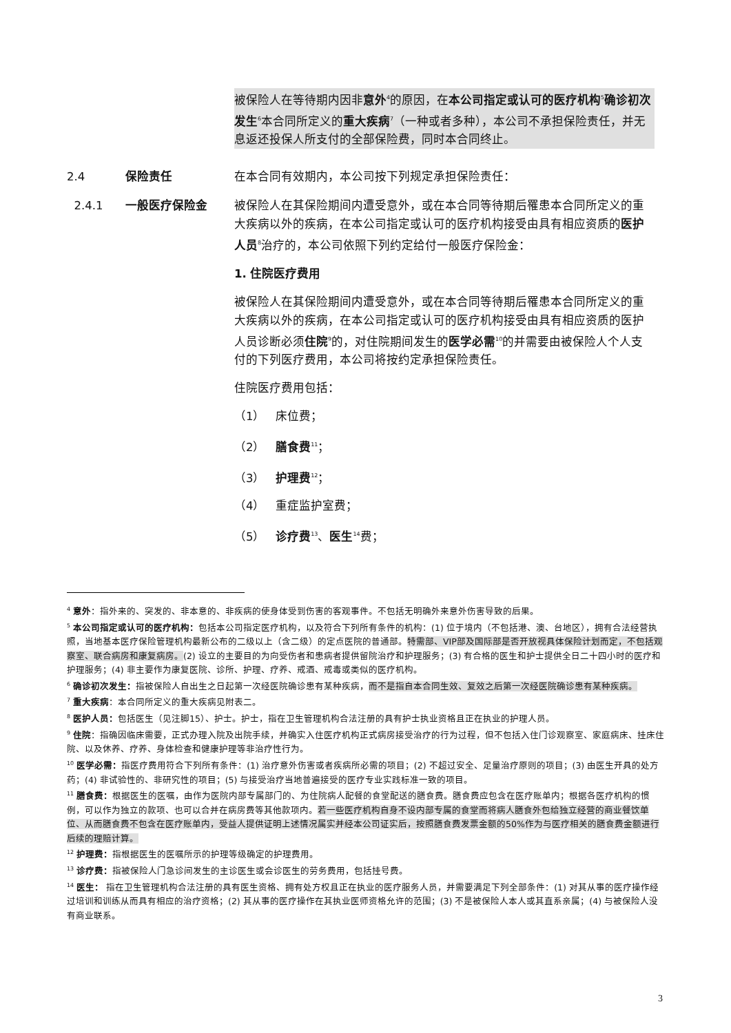被保险人在等待期内因非意外<sup>4</sup>的原因，在本公司指定或认可的医疗机构<sup>5</sup>确诊初次发生<sup>6</sup>本合同所定义的重大疾病<sup>7</sup>（一种或者多种），本公司不承担保险责任，并无息返还投保人所支付的全部保险费，同时本合同终止。
2.4 保险责任 在本合同有效期内，本公司按下列规定承担保险责任：
2.4.1 一般医疗保险金 被保险人在其保险期间内遭受意外，或在本合同等待期后罹患本合同所定义的重大疾病以外的疾病，在本公司指定或认可的医疗机构接受由具有相应资质的医护人员<sup>8</sup>治疗的，本公司依照下列约定给付一般医疗保险金：
1. 住院医疗费用
被保险人在其保险期间内遭受意外，或在本合同等待期后罹患本合同所定义的重大疾病以外的疾病，在本公司指定或认可的医疗机构接受由具有相应资质的医护人员诊断必须住院<sup>9</sup>的，对住院期间发生的医学必需<sup>10</sup>的并需要由被保险人个人支付的下列医疗费用，本公司将按约定承担保险责任。
住院医疗费用包括：
（1） 床位费；
（2） 膳食费<sup>11</sup>；
（3） 护理费<sup>12</sup>；
（4） 重症监护室费；
（5） 诊疗费<sup>13</sup>、医生<sup>14</sup>费；
<sup>4</sup> 意外：指外来的、突发的、非本意的、非疾病的使身体受到伤害的客观事件。不包括无明确外来意外伤害导致的后果。
<sup>5</sup> 本公司指定或认可的医疗机构：包括本公司指定医疗机构，以及符合下列所有条件的机构：(1) 位于境内（不包括港、澳、台地区），拥有合法经营执照，当地基本医疗保险管理机构最新公布的二级以上（含二级）的定点医院的普通部。特需部、VIP部及国际部是否开放视具体保险计划而定，不包括观察室、联合病房和康复病房。(2) 设立的主要目的为向受伤者和患病者提供留院治疗和护理服务；(3) 有合格的医生和护士提供全日二十四小时的医疗和护理服务；(4) 非主要作为康复医院、诊所、护理、疗养、戒酒、戒毒或类似的医疗机构。
<sup>6</sup> 确诊初次发生：指被保险人自出生之日起第一次经医院确诊患有某种疾病，而不是指自本合同生效、复效之后第一次经医院确诊患有某种疾病。
<sup>7</sup> 重大疾病：本合同所定义的重大疾病见附表二。
<sup>8</sup> 医护人员：包括医生（见注脚15）、护士。护士，指在卫生管理机构合法注册的具有护士执业资格且正在执业的护理人员。
<sup>9</sup> 住院：指确因临床需要，正式办理入院及出院手续，并确实入住医疗机构正式病房接受治疗的行为过程，但不包括入住门诊观察室、家庭病床、挂床住院、以及休养、疗养、身体检查和健康护理等非治疗性行为。
<sup>10</sup> 医学必需：指医疗费用符合下列所有条件：(1) 治疗意外伤害或者疾病所必需的项目；(2) 不超过安全、足量治疗原则的项目；(3) 由医生开具的处方药；(4) 非试验性的、非研究性的项目；(5) 与接受治疗当地普遍接受的医疗专业实践标准一致的项目。
<sup>11</sup> 膳食费：根据医生的医嘱，由作为医院内部专属部门的、为住院病人配餐的食堂配送的膳食费。膳食费应包含在医疗账单内；根据各医疗机构的惯例，可以作为独立的款项、也可以合并在病房费等其他款项内。若一些医疗机构自身不设内部专属的食堂而将病人膳食外包给独立经营的商业餐饮单位、从而膳食费不包含在医疗账单内，受益人提供证明上述情况属实并经本公司证实后，按照膳食费发票金额的50%作为与医疗相关的膳食费金额进行后续的理赔计算。
<sup>12</sup> 护理费：指根据医生的医嘱所示的护理等级确定的护理费用。
<sup>13</sup> 诊疗费：指被保险人门急诊间发生的主诊医生或会诊医生的劳务费用，包括挂号费。
<sup>14</sup> 医生： 指在卫生管理机构合法注册的具有医生资格、拥有处方权且正在执业的医疗服务人员，并需要满足下列全部条件：(1) 对其从事的医疗操作经过培训和训练从而具有相应的治疗资格；(2) 其从事的医疗操作在其执业医师资格允许的范围；(3) 不是被保险人本人或其直系亲属；(4) 与被保险人没有商业联系。
3